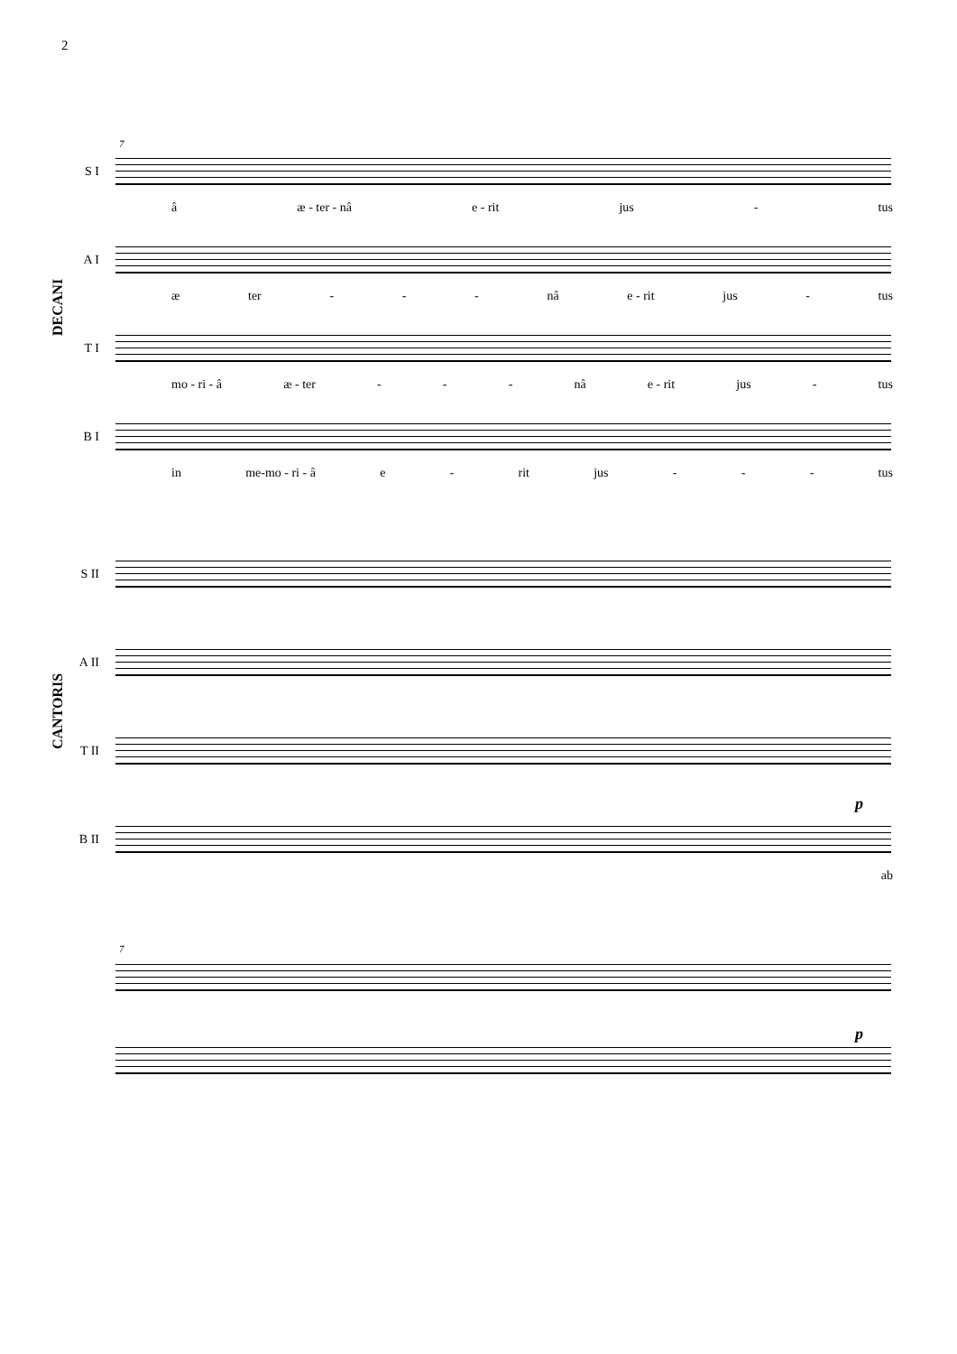2
7
S I
â æ - ter - nâ e - rit jus - tus
A I
æ ter - - - nâ e - rit jus - tus
T I
mo - ri - â æ - ter - - - nâ e - rit jus - tus
B I
in me-mo - ri - â e - rit jus - - - tus
DECANI
S II
A II
T II
p
B II
ab
CANTORIS
7
p